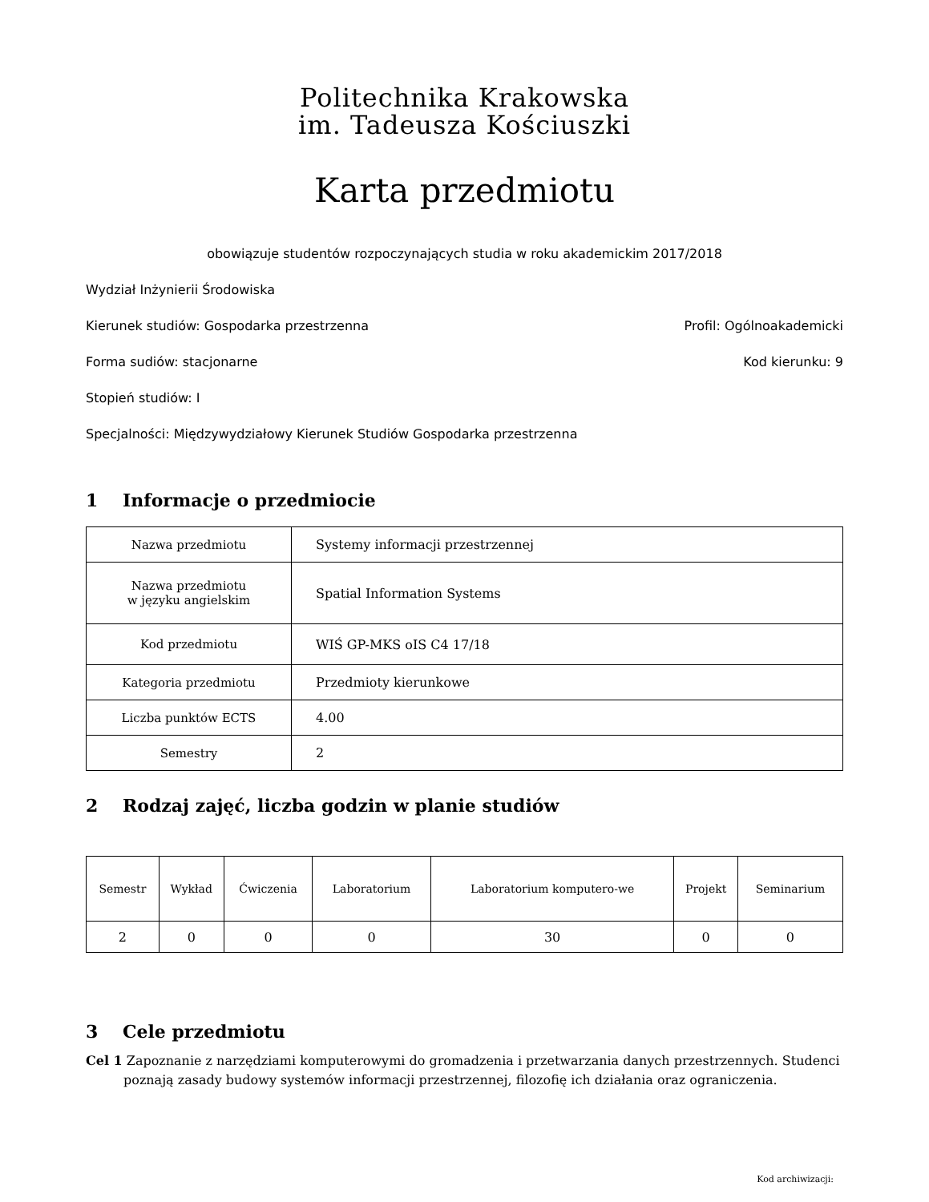Politechnika Krakowska
im. Tadeusza Kościuszki
Karta przedmiotu
obowiązuje studentów rozpoczynających studia w roku akademickim 2017/2018
Wydział Inżynierii Środowiska
Kierunek studiów: Gospodarka przestrzenna Profil: Ogólnoakademicki
Forma sudiów: stacjonarne Kod kierunku: 9
Stopień studiów: I
Specjalności: Międzywydziałowy Kierunek Studiów Gospodarka przestrzenna
1 Informacje o przedmiocie
| Nazwa przedmiotu | Systemy informacji przestrzennej |
| Nazwa przedmiotu w języku angielskim | Spatial Information Systems |
| Kod przedmiotu | WIŚ GP-MKS oIS C4 17/18 |
| Kategoria przedmiotu | Przedmioty kierunkowe |
| Liczba punktów ECTS | 4.00 |
| Semestry | 2 |
2 Rodzaj zajęć, liczba godzin w planie studiów
| Semestr | Wykład | Ćwiczenia | Laboratorium | Laboratorium komputero-we | Projekt | Seminarium |
| --- | --- | --- | --- | --- | --- | --- |
| 2 | 0 | 0 | 0 | 30 | 0 | 0 |
3 Cele przedmiotu
Cel 1 Zapoznanie z narzędziami komputerowymi do gromadzenia i przetwarzania danych przestrzennych. Studenci poznają zasady budowy systemów informacji przestrzennej, filozofię ich działania oraz ograniczenia.
Kod archiwizacji: